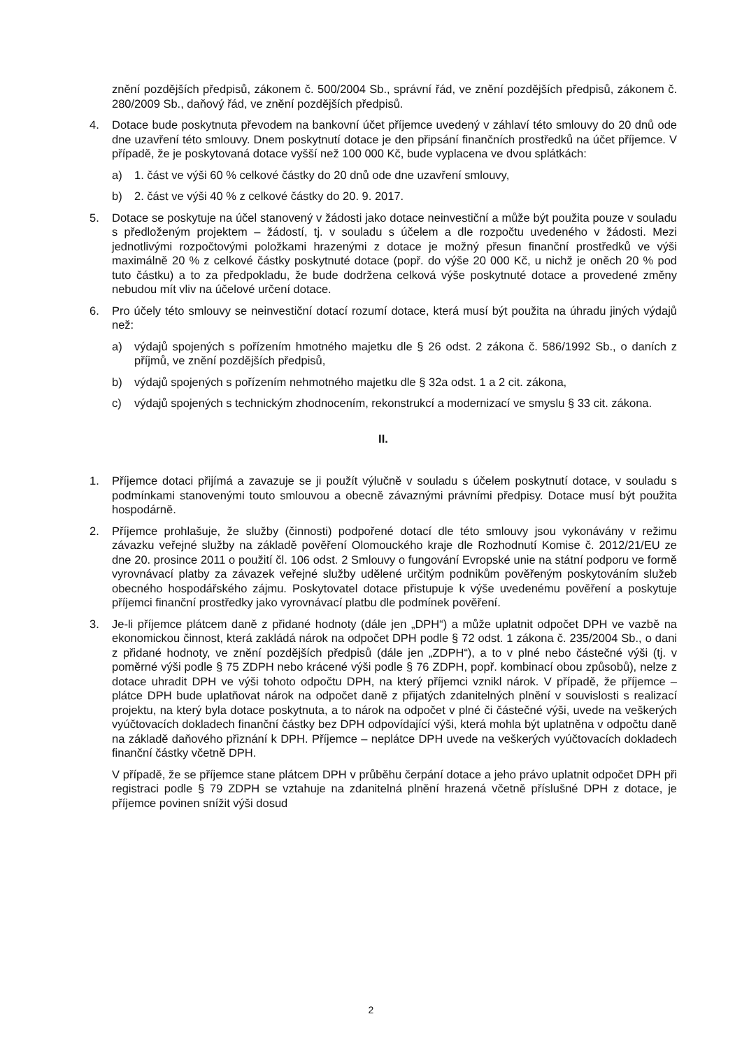znění pozdějších předpisů, zákonem č. 500/2004 Sb., správní řád, ve znění pozdějších předpisů, zákonem č. 280/2009 Sb., daňový řád, ve znění pozdějších předpisů.
4. Dotace bude poskytnuta převodem na bankovní účet příjemce uvedený v záhlaví této smlouvy do 20 dnů ode dne uzavření této smlouvy. Dnem poskytnutí dotace je den připsání finančních prostředků na účet příjemce. V případě, že je poskytovaná dotace vyšší než 100 000 Kč, bude vyplacena ve dvou splátkách:
a) 1. část ve výši 60 % celkové částky do 20 dnů ode dne uzavření smlouvy,
b) 2. část ve výši 40 % z celkové částky do 20. 9. 2017.
5. Dotace se poskytuje na účel stanovený v žádosti jako dotace neinvestiční a může být použita pouze v souladu s předloženým projektem – žádostí, tj. v souladu s účelem a dle rozpočtu uvedeného v žádosti. Mezi jednotlivými rozpočtovými položkami hrazenými z dotace je možný přesun finanční prostředků ve výši maximálně 20 % z celkové částky poskytnuté dotace (popř. do výše 20 000 Kč, u nichž je oněch 20 % pod tuto částku) a to za předpokladu, že bude dodržena celková výše poskytnuté dotace a provedené změny nebudou mít vliv na účelové určení dotace.
6. Pro účely této smlouvy se neinvestiční dotací rozumí dotace, která musí být použita na úhradu jiných výdajů než:
a) výdajů spojených s pořízením hmotného majetku dle § 26 odst. 2 zákona č. 586/1992 Sb., o daních z příjmů, ve znění pozdějších předpisů,
b) výdajů spojených s pořízením nehmotného majetku dle § 32a odst. 1 a 2 cit. zákona,
c) výdajů spojených s technickým zhodnocením, rekonstrukcí a modernizací ve smyslu § 33 cit. zákona.
II.
1. Příjemce dotaci přijímá a zavazuje se ji použít výlučně v souladu s účelem poskytnutí dotace, v souladu s podmínkami stanovenými touto smlouvou a obecně závaznými právními předpisy. Dotace musí být použita hospodárně.
2. Příjemce prohlašuje, že služby (činnosti) podpořené dotací dle této smlouvy jsou vykonávány v režimu závazku veřejné služby na základě pověření Olomouckého kraje dle Rozhodnutí Komise č. 2012/21/EU ze dne 20. prosince 2011 o použití čl. 106 odst. 2 Smlouvy o fungování Evropské unie na státní podporu ve formě vyrovnávací platby za závazek veřejné služby udělené určitým podnikům pověřeným poskytováním služeb obecného hospodářského zájmu. Poskytovatel dotace přistupuje k výše uvedenému pověření a poskytuje příjemci finanční prostředky jako vyrovnávací platbu dle podmínek pověření.
3. Je-li příjemce plátcem daně z přidané hodnoty (dále jen „DPH“) a může uplatnit odpočet DPH ve vazbě na ekonomickou činnost, která zakládá nárok na odpočet DPH podle § 72 odst. 1 zákona č. 235/2004 Sb., o dani z přidané hodnoty, ve znění pozdějších předpisů (dále jen „ZDPH“), a to v plné nebo částečné výši (tj. v poměrné výši podle § 75 ZDPH nebo krácené výši podle § 76 ZDPH, popř. kombinací obou způsobů), nelze z dotace uhradit DPH ve výši tohoto odpočtu DPH, na který příjemci vznikl nárok. V případě, že příjemce – plátce DPH bude uplatňovat nárok na odpočet daně z přijatých zdanitelných plnění v souvislosti s realizací projektu, na který byla dotace poskytnuta, a to nárok na odpočet v plné či částečné výši, uvede na veškerých vyúčtovacích dokladech finanční částky bez DPH odpovídající výši, která mohla být uplatněna v odpočtu daně na základě daňového přiznání k DPH. Příjemce – neplátce DPH uvede na veškerých vyúčtovacích dokladech finanční částky včetně DPH.
V případě, že se příjemce stane plátcem DPH v průběhu čerpání dotace a jeho právo uplatnit odpočet DPH při registraci podle § 79 ZDPH se vztahuje na zdanitelná plnění hrazená včetně příslušné DPH z dotace, je příjemce povinen snížit výši dosud
2